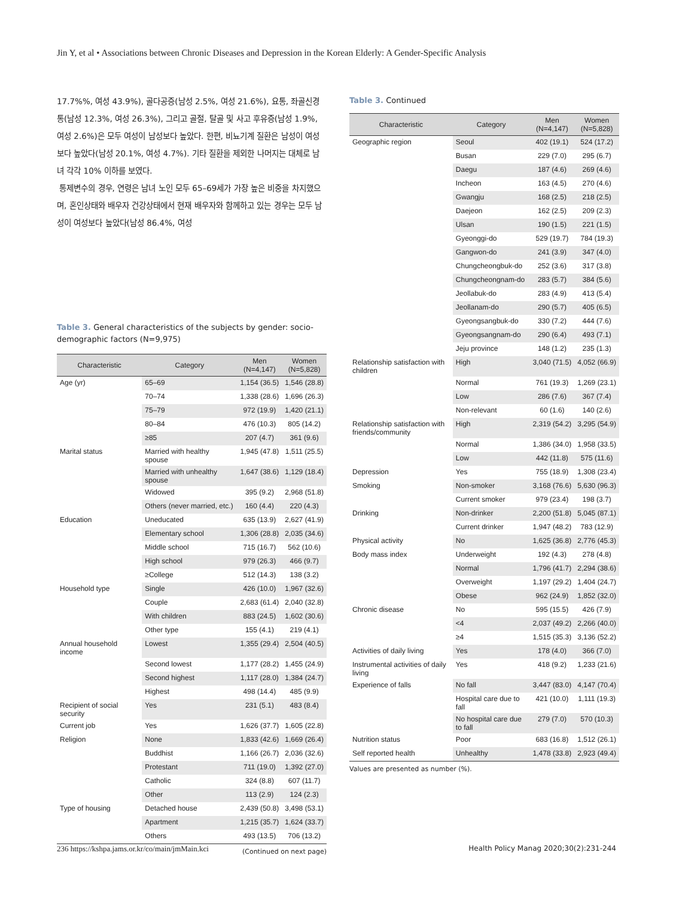Jin Y, et al • Associations between Chronic Diseases and Depression in the Korean Elderly: A Gender-Specific Analysis
17.7%%, 여성 43.9%), 골다공증(남성 2.5%, 여성 21.6%), 요통, 좌골신경통(남성 12.3%, 여성 26.3%), 그리고 골절, 탈골 및 사고 후유증(남성 1.9%, 여성 2.6%)은 모두 여성이 남성보다 높았다. 한편, 비뇨기계 질환은 남성이 여성보다 높았다(남성 20.1%, 여성 4.7%). 기타 질환을 제외한 나머지는 대체로 남녀 각각 10% 이하를 보였다.
통제변수의 경우, 연령은 남녀 노인 모두 65–69세가 가장 높은 비중을 차지했으며, 혼인상태와 배우자 건강상태에서 현재 배우자와 함께하고 있는 경우는 모두 남성이 여성보다 높았다(남성 86.4%, 여성
Table 3. General characteristics of the subjects by gender: socio-demographic factors (N=9,975)
| Characteristic | Category | Men (N=4,147) | Women (N=5,828) |
| --- | --- | --- | --- |
| Age (yr) | 65–69 | 1,154 (36.5) | 1,546 (28.8) |
| | 70–74 | 1,338 (28.6) | 1,696 (26.3) |
| | 75–79 | 972 (19.9) | 1,420 (21.1) |
| | 80–84 | 476 (10.3) | 805 (14.2) |
| | ≥85 | 207 (4.7) | 361 (9.6) |
| Marital status | Married with healthy spouse | 1,945 (47.8) | 1,511 (25.5) |
| | Married with unhealthy spouse | 1,647 (38.6) | 1,129 (18.4) |
| | Widowed | 395 (9.2) | 2,968 (51.8) |
| | Others (never married, etc.) | 160 (4.4) | 220 (4.3) |
| Education | Uneducated | 635 (13.9) | 2,627 (41.9) |
| | Elementary school | 1,306 (28.8) | 2,035 (34.6) |
| | Middle school | 715 (16.7) | 562 (10.6) |
| | High school | 979 (26.3) | 466 (9.7) |
| | ≥College | 512 (14.3) | 138 (3.2) |
| Household type | Single | 426 (10.0) | 1,967 (32.6) |
| | Couple | 2,683 (61.4) | 2,040 (32.8) |
| | With children | 883 (24.5) | 1,602 (30.6) |
| | Other type | 155 (4.1) | 219 (4.1) |
| Annual household income | Lowest | 1,355 (29.4) | 2,504 (40.5) |
| | Second lowest | 1,177 (28.2) | 1,455 (24.9) |
| | Second highest | 1,117 (28.0) | 1,384 (24.7) |
| | Highest | 498 (14.4) | 485 (9.9) |
| Recipient of social security | Yes | 231 (5.1) | 483 (8.4) |
| Current job | Yes | 1,626 (37.7) | 1,605 (22.8) |
| Religion | None | 1,833 (42.6) | 1,669 (26.4) |
| | Buddhist | 1,166 (26.7) | 2,036 (32.6) |
| | Protestant | 711 (19.0) | 1,392 (27.0) |
| | Catholic | 324 (8.8) | 607 (11.7) |
| | Other | 113 (2.9) | 124 (2.3) |
| Type of housing | Detached house | 2,439 (50.8) | 3,498 (53.1) |
| | Apartment | 1,215 (35.7) | 1,624 (33.7) |
| | Others | 493 (13.5) | 706 (13.2) |
(Continued on next page)
Table 3. Continued
| Characteristic | Category | Men (N=4,147) | Women (N=5,828) |
| --- | --- | --- | --- |
| Geographic region | Seoul | 402 (19.1) | 524 (17.2) |
| | Busan | 229 (7.0) | 295 (6.7) |
| | Daegu | 187 (4.6) | 269 (4.6) |
| | Incheon | 163 (4.5) | 270 (4.6) |
| | Gwangju | 168 (2.5) | 218 (2.5) |
| | Daejeon | 162 (2.5) | 209 (2.3) |
| | Ulsan | 190 (1.5) | 221 (1.5) |
| | Gyeonggi-do | 529 (19.7) | 784 (19.3) |
| | Gangwon-do | 241 (3.9) | 347 (4.0) |
| | Chungcheongbuk-do | 252 (3.6) | 317 (3.8) |
| | Chungcheongnam-do | 283 (5.7) | 384 (5.6) |
| | Jeollabuk-do | 283 (4.9) | 413 (5.4) |
| | Jeollanam-do | 290 (5.7) | 405 (6.5) |
| | Gyeongsangbuk-do | 330 (7.2) | 444 (7.6) |
| | Gyeongsangnam-do | 290 (6.4) | 493 (7.1) |
| | Jeju province | 148 (1.2) | 235 (1.3) |
| Relationship satisfaction with children | High | 3,040 (71.5) | 4,052 (66.9) |
| | Normal | 761 (19.3) | 1,269 (23.1) |
| | Low | 286 (7.6) | 367 (7.4) |
| | Non-relevant | 60 (1.6) | 140 (2.6) |
| Relationship satisfaction with friends/community | High | 2,319 (54.2) | 3,295 (54.9) |
| | Normal | 1,386 (34.0) | 1,958 (33.5) |
| | Low | 442 (11.8) | 575 (11.6) |
| Depression | Yes | 755 (18.9) | 1,308 (23.4) |
| Smoking | Non-smoker | 3,168 (76.6) | 5,630 (96.3) |
| | Current smoker | 979 (23.4) | 198 (3.7) |
| Drinking | Non-drinker | 2,200 (51.8) | 5,045 (87.1) |
| | Current drinker | 1,947 (48.2) | 783 (12.9) |
| Physical activity | No | 1,625 (36.8) | 2,776 (45.3) |
| Body mass index | Underweight | 192 (4.3) | 278 (4.8) |
| | Normal | 1,796 (41.7) | 2,294 (38.6) |
| | Overweight | 1,197 (29.2) | 1,404 (24.7) |
| | Obese | 962 (24.9) | 1,852 (32.0) |
| Chronic disease | No | 595 (15.5) | 426 (7.9) |
| | <4 | 2,037 (49.2) | 2,266 (40.0) |
| | ≥4 | 1,515 (35.3) | 3,136 (52.2) |
| Activities of daily living | Yes | 178 (4.0) | 366 (7.0) |
| Instrumental activities of daily living | Yes | 418 (9.2) | 1,233 (21.6) |
| Experience of falls | No fall | 3,447 (83.0) | 4,147 (70.4) |
| | Hospital care due to fall | 421 (10.0) | 1,111 (19.3) |
| | No hospital care due to fall | 279 (7.0) | 570 (10.3) |
| Nutrition status | Poor | 683 (16.8) | 1,512 (26.1) |
| Self reported health | Unhealthy | 1,478 (33.8) | 2,923 (49.4) |
Values are presented as number (%).
236 https://kshpa.jams.or.kr/co/main/jmMain.kci
Health Policy Manag 2020;30(2):231-244